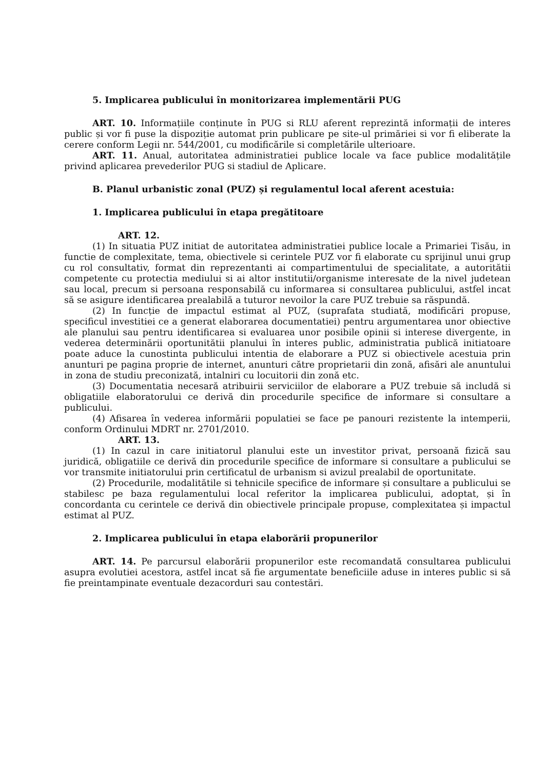5. Implicarea publicului în monitorizarea implementării PUG
ART. 10. Informațiile conținute în PUG si RLU aferent reprezintă informații de interes public și vor fi puse la dispoziție automat prin publicare pe site-ul primăriei si vor fi eliberate la cerere conform Legii nr. 544/2001, cu modificările si completările ulterioare.
ART. 11. Anual, autoritatea administratiei publice locale va face publice modalitățile privind aplicarea prevederilor PUG si stadiul de Aplicare.
B. Planul urbanistic zonal (PUZ) și regulamentul local aferent acestuia:
1. Implicarea publicului în etapa pregătitoare
ART. 12.
(1) In situatia PUZ initiat de autoritatea administratiei publice locale a Primariei Tisău, in functie de complexitate, tema, obiectivele si cerintele PUZ vor fi elaborate cu sprijinul unui grup cu rol consultativ, format din reprezentanti ai compartimentului de specialitate, a autoritătii competente cu protectia mediului si ai altor institutii/organisme interesate de la nivel judetean sau local, precum si persoana responsabilă cu informarea si consultarea publicului, astfel incat să se asigure identificarea prealabilă a tuturor nevoilor la care PUZ trebuie sa răspundă.
(2) In funcție de impactul estimat al PUZ, (suprafata studiată, modificări propuse, specificul investitiei ce a generat elaborarea documentatiei) pentru argumentarea unor obiective ale planului sau pentru identificarea si evaluarea unor posibile opinii si interese divergente, in vederea determinării oportunitătii planului în interes public, administratia publică initiatoare poate aduce la cunostinta publicului intentia de elaborare a PUZ si obiectivele acestuia prin anunturi pe pagina proprie de internet, anunturi către proprietarii din zonă, afisări ale anuntului in zona de studiu preconizată, intalniri cu locuitorii din zonă etc.
(3) Documentatia necesară atribuirii serviciilor de elaborare a PUZ trebuie să includă si obligatiile elaboratorului ce derivă din procedurile specifice de informare si consultare a publicului.
(4) Afisarea în vederea informării populatiei se face pe panouri rezistente la intemperii, conform Ordinului MDRT nr. 2701/2010.
ART. 13.
(1) In cazul in care initiatorul planului este un investitor privat, persoană fizică sau juridică, obligatiile ce derivă din procedurile specifice de informare si consultare a publicului se vor transmite initiatorului prin certificatul de urbanism si avizul prealabil de oportunitate.
(2) Procedurile, modalitătile si tehnicile specifice de informare și consultare a publicului se stabilesc pe baza regulamentului local referitor la implicarea publicului, adoptat, și în concordanta cu cerintele ce derivă din obiectivele principale propuse, complexitatea și impactul estimat al PUZ.
2. Implicarea publicului în etapa elaborării propunerilor
ART. 14. Pe parcursul elaborării propunerilor este recomandată consultarea publicului asupra evolutiei acestora, astfel incat să fie argumentate beneficiile aduse in interes public si să fie preintampinate eventuale dezacorduri sau contestări.